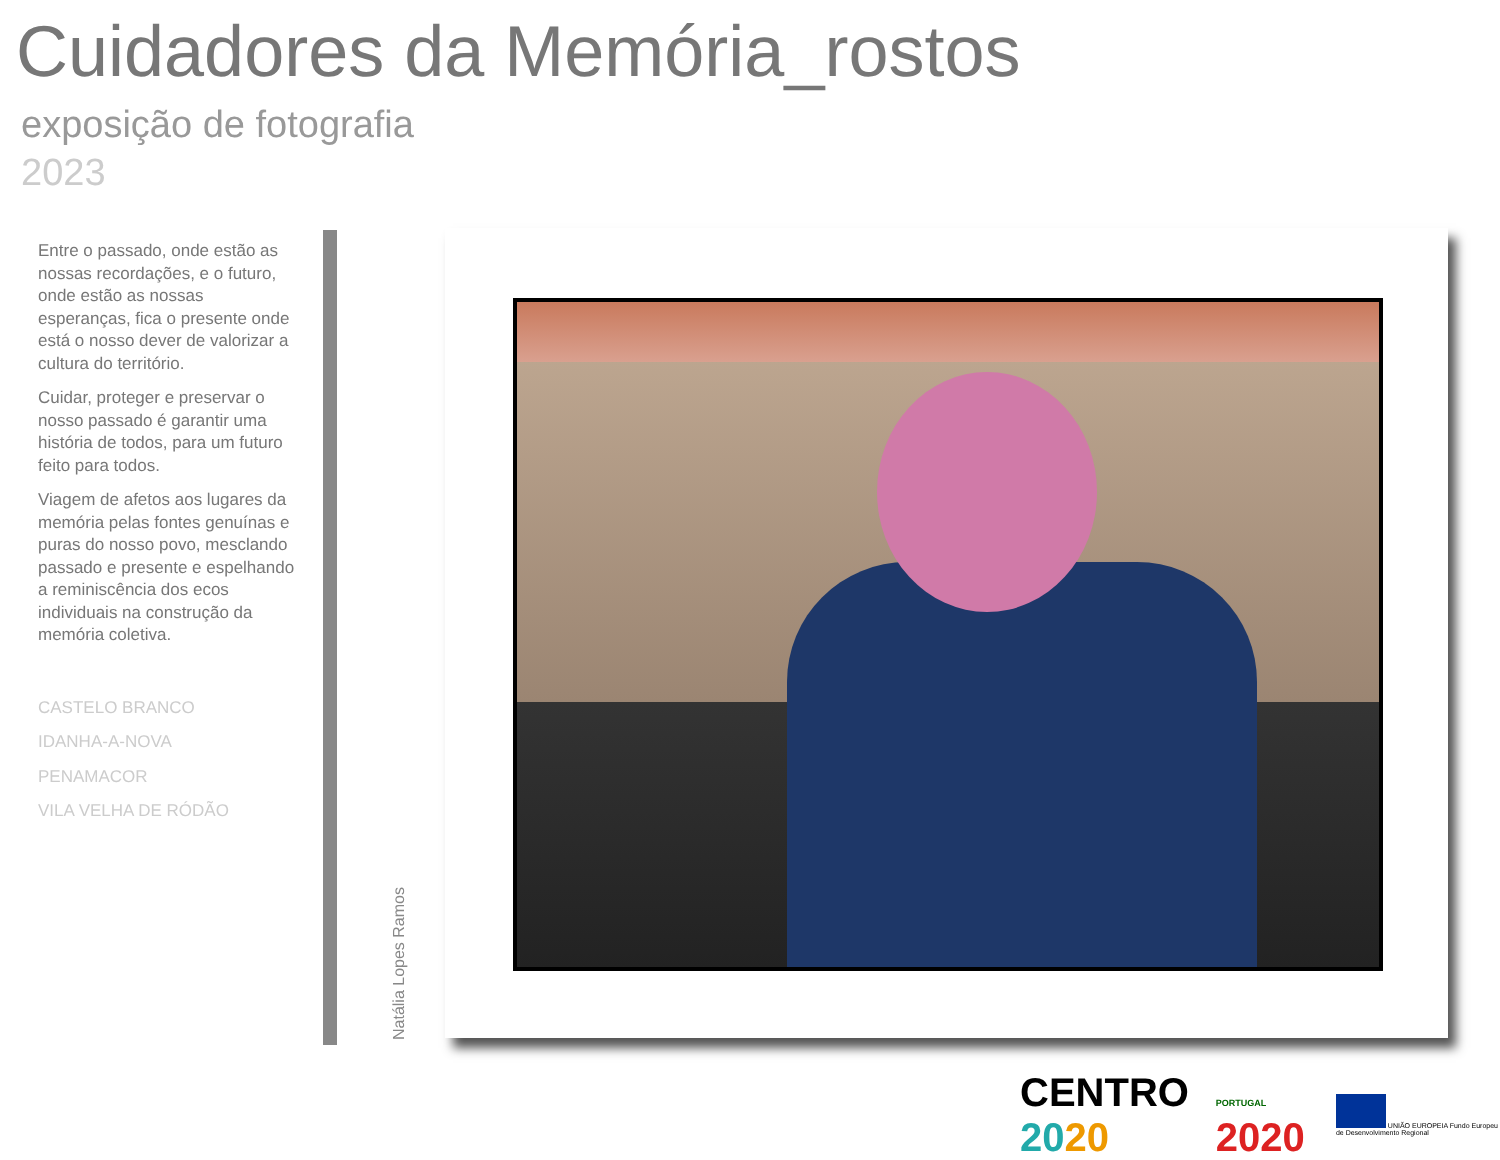Cuidadores da Memória_rostos
exposição de fotografia
2023
Entre o passado, onde estão as nossas recordações, e o futuro, onde estão as nossas esperanças, fica o presente onde está o nosso dever de valorizar a cultura do território.
Cuidar, proteger e preservar o nosso passado é garantir uma história de todos, para um futuro feito para todos.
Viagem de afetos aos lugares da memória pelas fontes genuínas e puras do nosso povo, mesclando passado e presente e espelhando a reminiscência dos ecos individuais na construção da memória coletiva.
CASTELO BRANCO
IDANHA-A-NOVA
PENAMACOR
VILA VELHA DE RÓDÃO
Natália Lopes Ramos
CENTRO 2020 PORTUGAL 2020 UNIÃO EUROPEIA Fundo Europeu de Desenvolvimento Regional